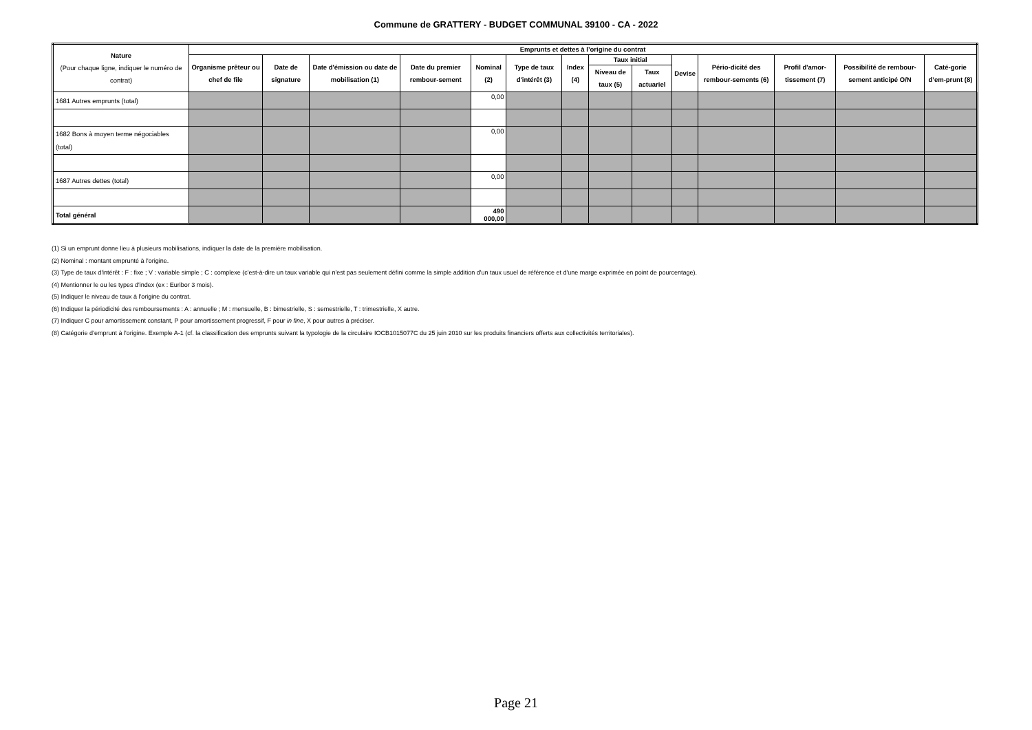Commune de GRATTERY - BUDGET COMMUNAL 39100 - CA - 2022
| Nature (Pour chaque ligne, indiquer le numéro de contrat) | Emprunts et dettes à l’origine du contrat | | | | | | | | | | | | | |
| --- | --- | --- | --- | --- | --- | --- | --- | --- | --- | --- | --- | --- | --- | --- |
| | Organisme prêteur ou chef de file | Date de signature | Date d'émission ou date de mobilisation (1) | Date du premier rembour-sement | Nominal (2) | Type de taux d'intérêt (3) | Index (4) | Taux initial | | Devise | Pério-dicité des rembour-sements (6) | Profil d'amor-tissement (7) | Possibilité de rembour-sement anticipé O/N | Caté-gorie d’em-prunt (8) |
| | | | | | | | | Niveau de taux (5) | Taux actuariel | | | | | |
| 1681 Autres emprunts (total) | | | | | 0,00 | | | | | | | | | |
| 1682 Bons à moyen terme négociables (total) | | | | | 0,00 | | | | | | | | | |
| 1687 Autres dettes (total) | | | | | 0,00 | | | | | | | | | |
| Total général | | | | | 490 000,00 | | | | | | | | | |
(1) Si un emprunt donne lieu à plusieurs mobilisations, indiquer la date de la première mobilisation.
(2) Nominal : montant emprunté à l'origine.
(3) Type de taux d'intérêt : F : fixe ; V : variable simple ; C : complexe (c'est-à-dire un taux variable qui n'est pas seulement défini comme la simple addition d'un taux usuel de référence et d'une marge exprimée en point de pourcentage).
(4) Mentionner le ou les types d'index (ex : Euribor 3 mois).
(5) Indiquer le niveau de taux à l'origine du contrat.
(6) Indiquer la périodicité des remboursements : A : annuelle ; M : mensuelle, B : bimestrielle, S : semestrielle, T : trimestrielle, X autre.
(7) Indiquer C pour amortissement constant, P pour amortissement progressif, F pour in fine, X pour autres à préciser.
(8) Catégorie d’emprunt à l'origine. Exemple A-1 (cf. la classification des emprunts suivant la typologie de la circulaire IOCB1015077C du 25 juin 2010 sur les produits financiers offerts aux collectivités territoriales).
Page 21